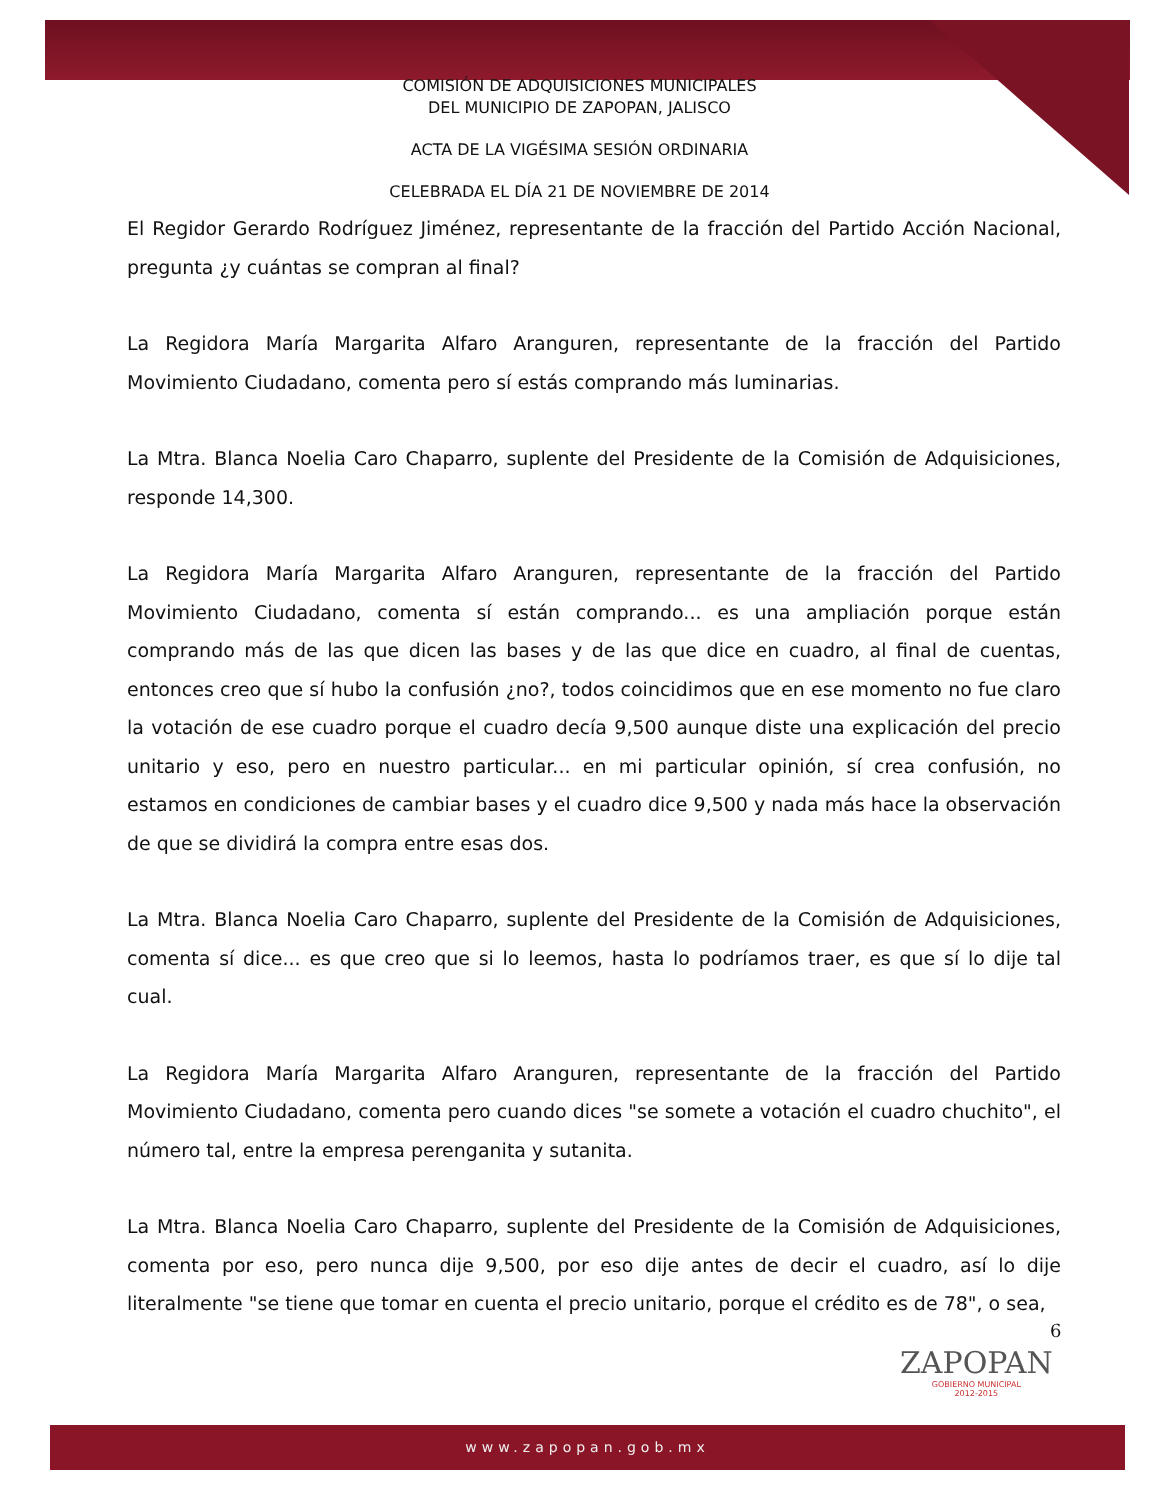COMISIÓN DE ADQUISICIONES MUNICIPALES
DEL MUNICIPIO DE ZAPOPAN, JALISCO
ACTA DE LA VIGÉSIMA SESIÓN ORDINARIA
CELEBRADA EL DÍA 21 DE NOVIEMBRE DE 2014
El Regidor Gerardo Rodríguez Jiménez, representante de la fracción del Partido Acción Nacional, pregunta ¿y cuántas se compran al final?
La Regidora María Margarita Alfaro Aranguren, representante de la fracción del Partido Movimiento Ciudadano, comenta pero sí estás comprando más luminarias.
La Mtra. Blanca Noelia Caro Chaparro, suplente del Presidente de la Comisión de Adquisiciones, responde 14,300.
La Regidora María Margarita Alfaro Aranguren, representante de la fracción del Partido Movimiento Ciudadano, comenta sí están comprando... es una ampliación porque están comprando más de las que dicen las bases y de las que dice en cuadro, al final de cuentas, entonces creo que sí hubo la confusión ¿no?, todos coincidimos que en ese momento no fue claro la votación de ese cuadro porque el cuadro decía 9,500 aunque diste una explicación del precio unitario y eso, pero en nuestro particular... en mi particular opinión, sí crea confusión, no estamos en condiciones de cambiar bases y el cuadro dice 9,500 y nada más hace la observación de que se dividirá la compra entre esas dos.
La Mtra. Blanca Noelia Caro Chaparro, suplente del Presidente de la Comisión de Adquisiciones, comenta sí dice... es que creo que si lo leemos, hasta lo podríamos traer, es que sí lo dije tal cual.
La Regidora María Margarita Alfaro Aranguren, representante de la fracción del Partido Movimiento Ciudadano, comenta pero cuando dices "se somete a votación el cuadro chuchito", el número tal, entre la empresa perenganita y sutanita.
La Mtra. Blanca Noelia Caro Chaparro, suplente del Presidente de la Comisión de Adquisiciones, comenta por eso, pero nunca dije 9,500, por eso dije antes de decir el cuadro, así lo dije literalmente "se tiene que tomar en cuenta el precio unitario, porque el crédito es de 78", o sea,
6
ZAPOPAN
GOBIERNO MUNICIPAL
2012-2015
www.zapopan.gob.mx